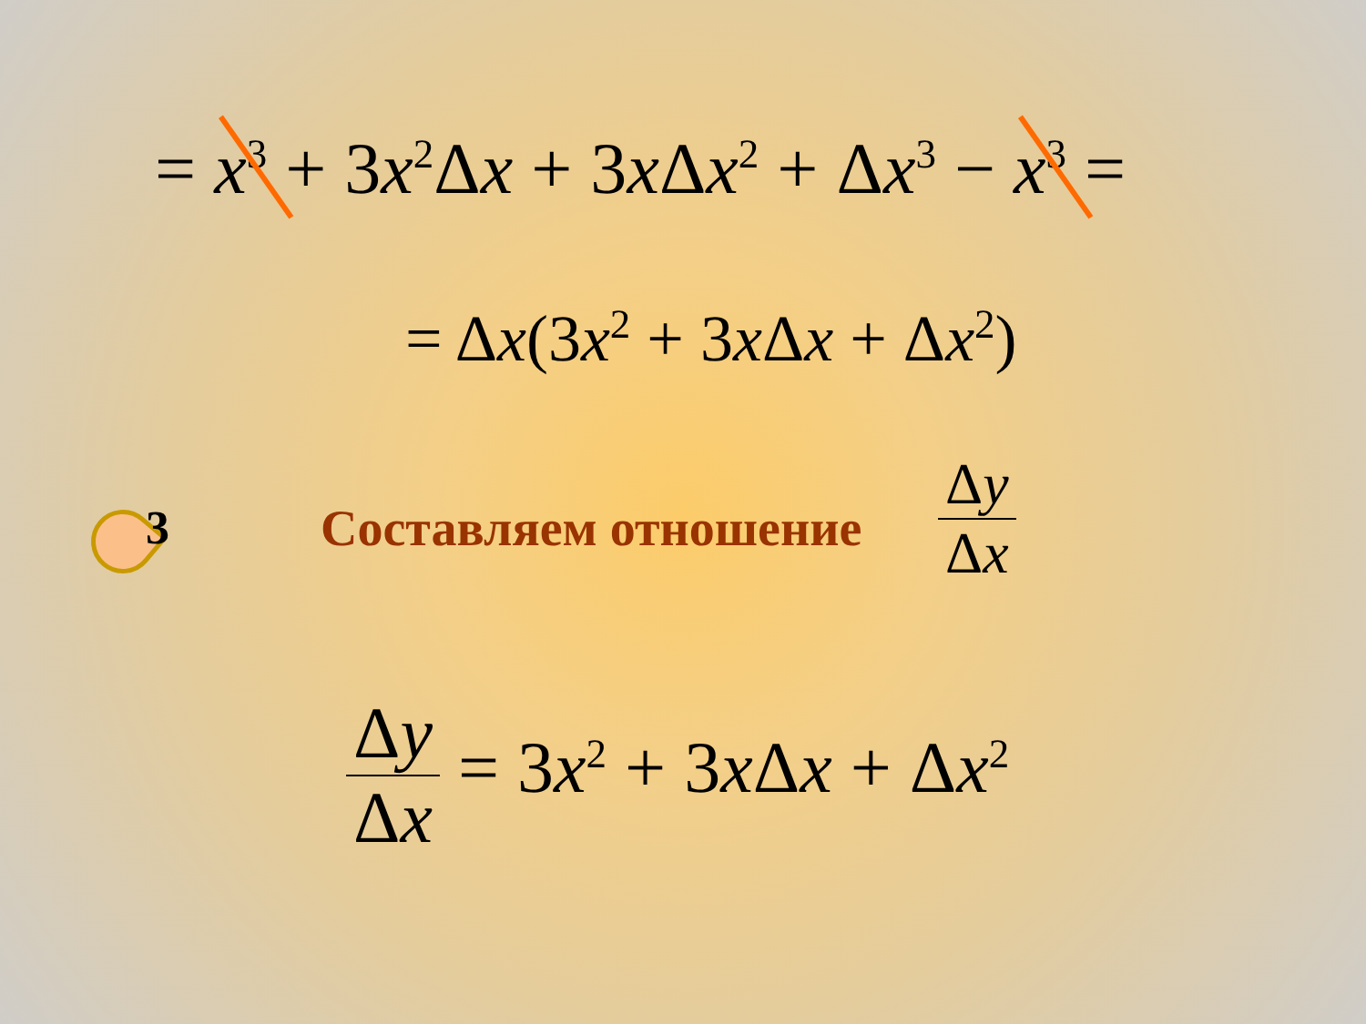= x<sup>3</sup> + 3x<sup>2</sup>Δx + 3x Δx<sup>2</sup> + Δx<sup>3</sup> − x<sup>3</sup> =
= Δx(3x<sup>2</sup> + 3x Δx + Δx<sup>2</sup>)
3 Составляем отношение
Δy Δx
Δy Δx = 3x<sup>2</sup> + 3x Δx + Δx<sup>2</sup>